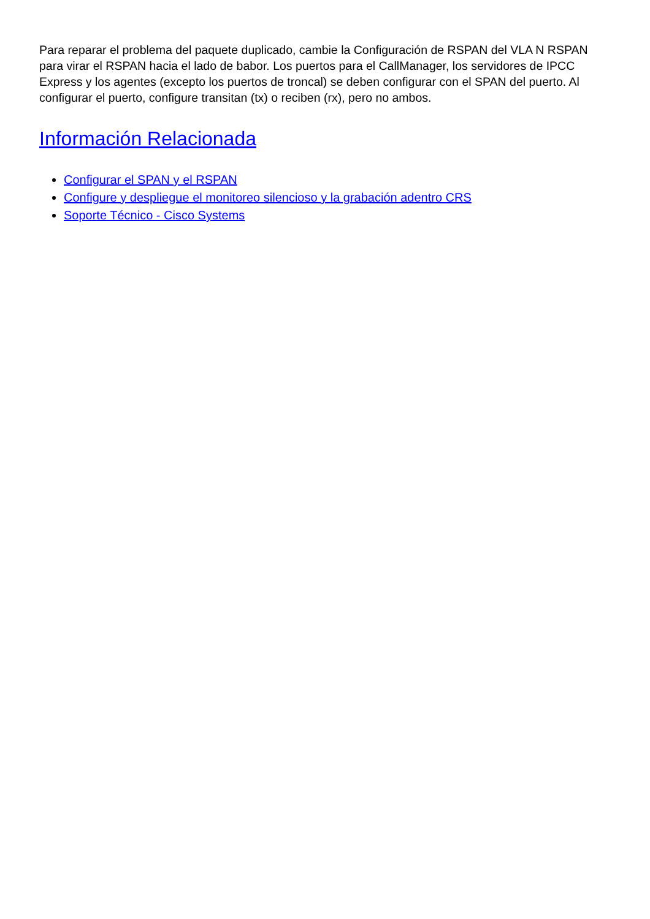Para reparar el problema del paquete duplicado, cambie la Configuración de RSPAN del VLA N RSPAN para virar el RSPAN hacia el lado de babor. Los puertos para el CallManager, los servidores de IPCC Express y los agentes (excepto los puertos de troncal) se deben configurar con el SPAN del puerto. Al configurar el puerto, configure transitan (tx) o reciben (rx), pero no ambos.
Información Relacionada
Configurar el SPAN y el RSPAN
Configure y despliegue el monitoreo silencioso y la grabación adentro CRS
Soporte Técnico - Cisco Systems